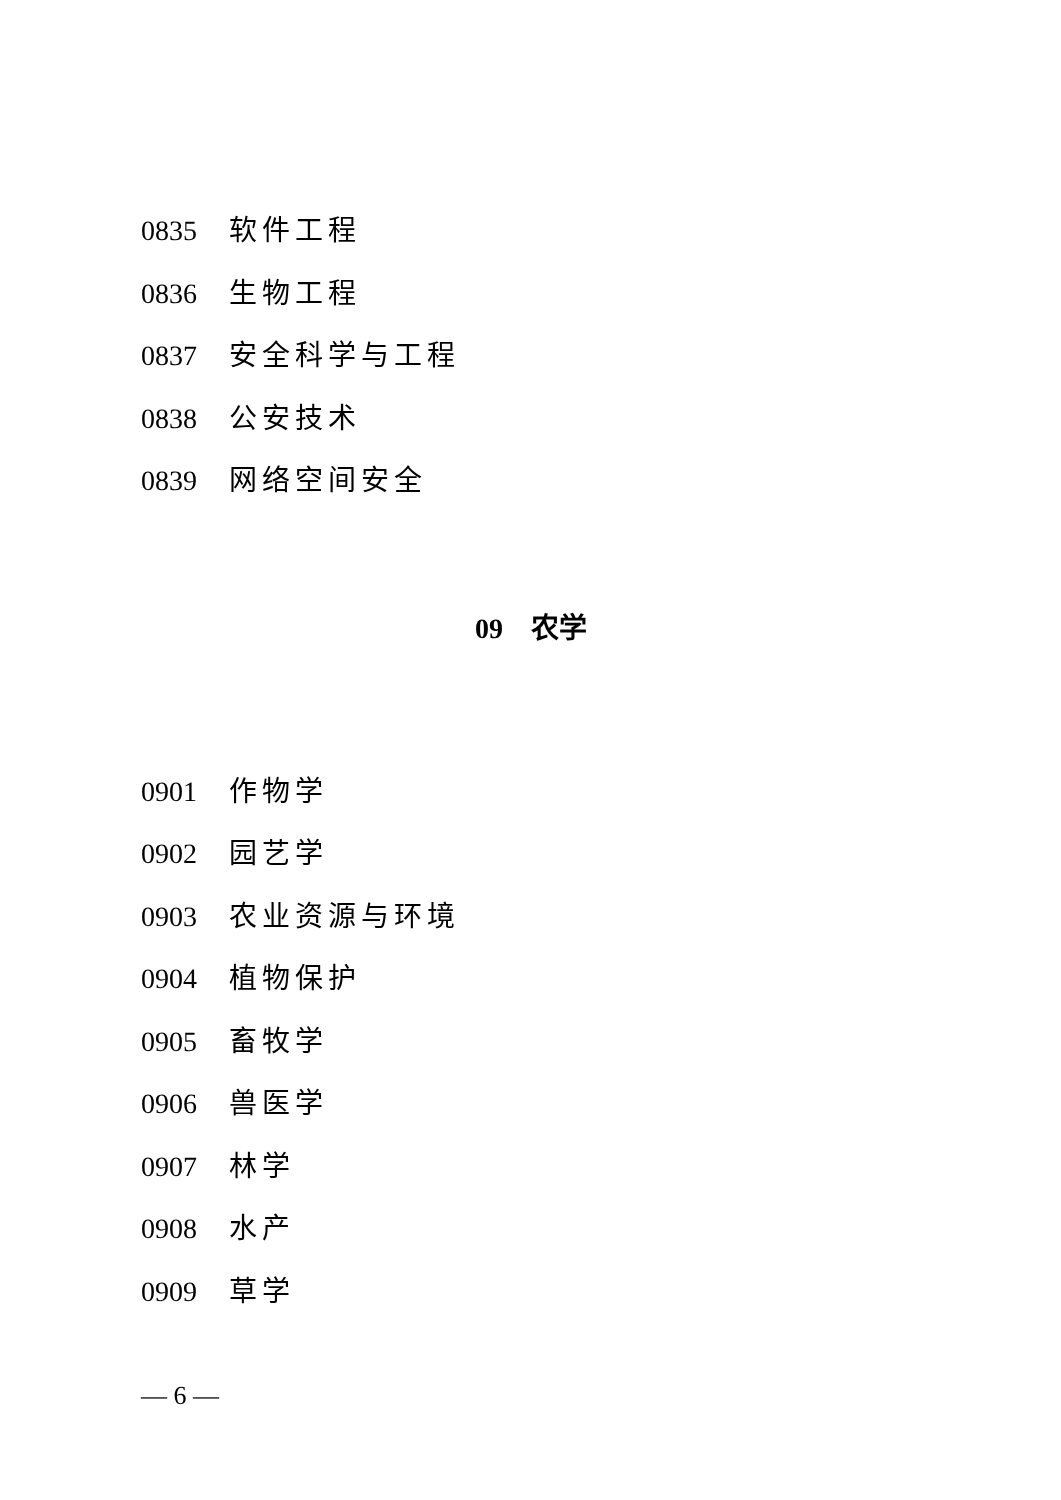0835 软件工程
0836 生物工程
0837 安全科学与工程
0838 公安技术
0839 网络空间安全
09　农学
0901 作物学
0902 园艺学
0903 农业资源与环境
0904 植物保护
0905 畜牧学
0906 兽医学
0907 林学
0908 水产
0909 草学
— 6 —